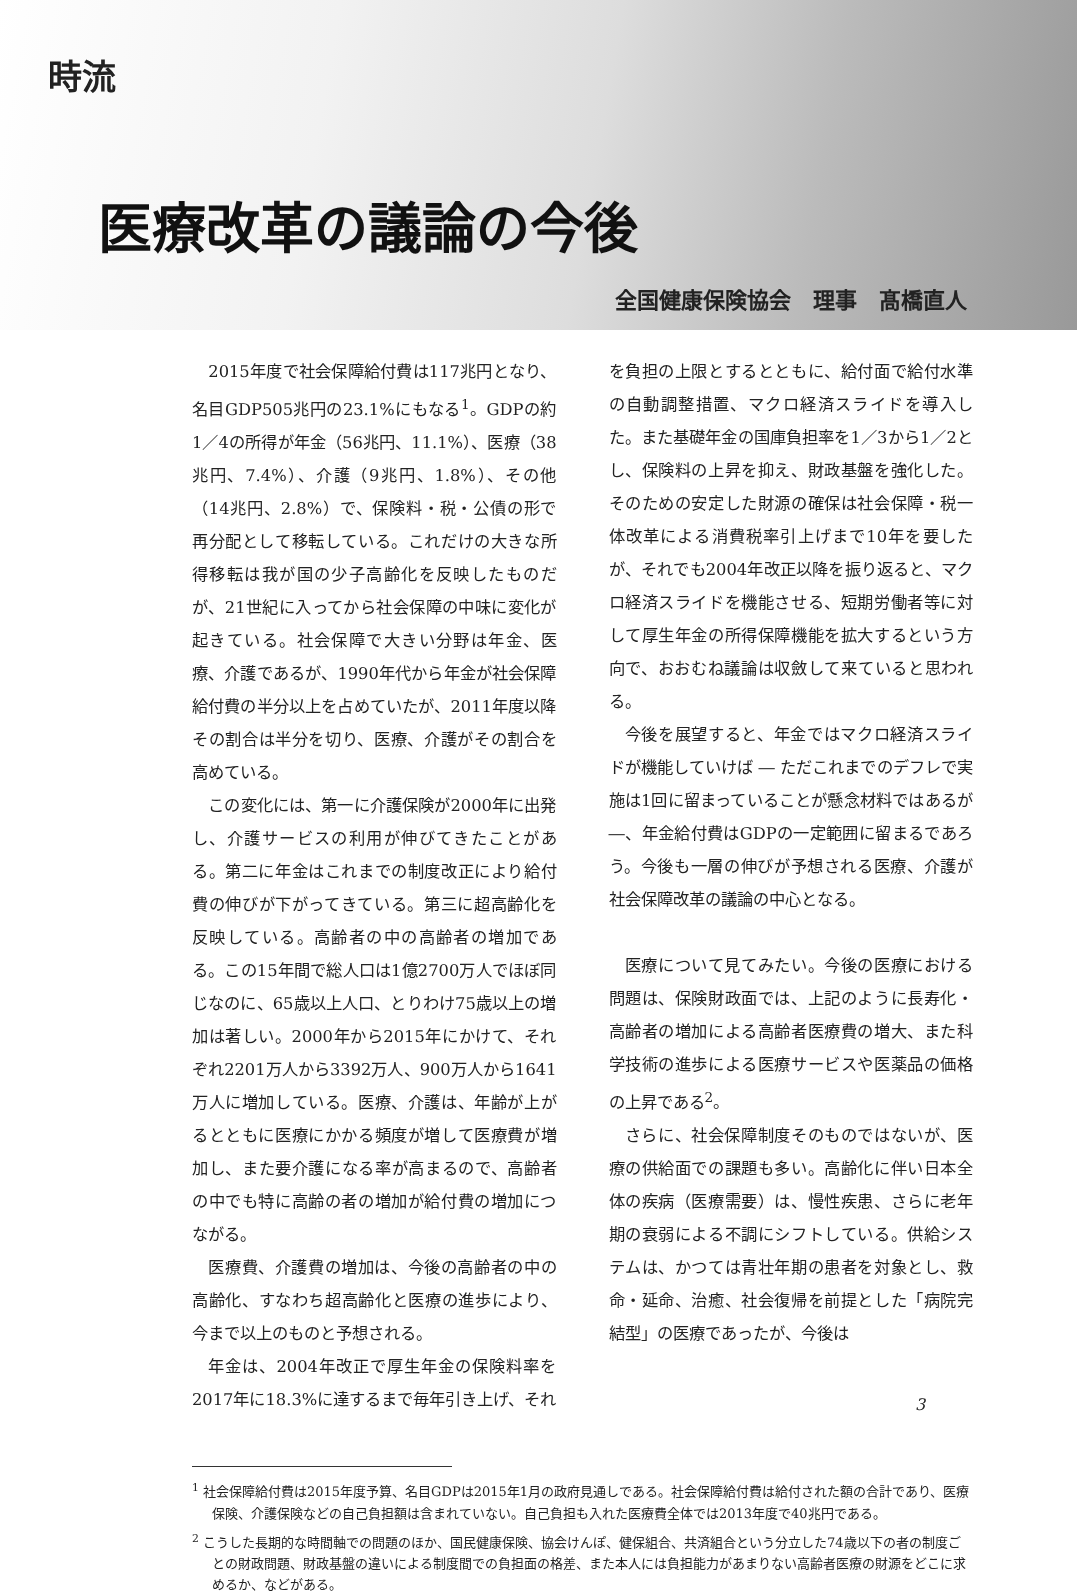時流
医療改革の議論の今後
全国健康保険協会　理事　髙橋直人
2015年度で社会保障給付費は117兆円となり、名目GDP505兆円の23.1%にもなる<sup>1</sup>。GDPの約1／4の所得が年金（56兆円、11.1%）、医療（38兆円、7.4%）、介護（9兆円、1.8%）、その他（14兆円、2.8%）で、保険料・税・公債の形で再分配として移転している。これだけの大きな所得移転は我が国の少子高齢化を反映したものだが、21世紀に入ってから社会保障の中味に変化が起きている。社会保障で大きい分野は年金、医療、介護であるが、1990年代から年金が社会保障給付費の半分以上を占めていたが、2011年度以降その割合は半分を切り、医療、介護がその割合を高めている。
この変化には、第一に介護保険が2000年に出発し、介護サービスの利用が伸びてきたことがある。第二に年金はこれまでの制度改正により給付費の伸びが下がってきている。第三に超高齢化を反映している。高齢者の中の高齢者の増加である。この15年間で総人口は1億2700万人でほぼ同じなのに、65歳以上人口、とりわけ75歳以上の増加は著しい。2000年から2015年にかけて、それぞれ2201万人から3392万人、900万人から1641万人に増加している。医療、介護は、年齢が上がるとともに医療にかかる頻度が増して医療費が増加し、また要介護になる率が高まるので、高齢者の中でも特に高齢の者の増加が給付費の増加につながる。
医療費、介護費の増加は、今後の高齢者の中の高齢化、すなわち超高齢化と医療の進歩により、今まで以上のものと予想される。
年金は、2004年改正で厚生年金の保険料率を2017年に18.3%に達するまで毎年引き上げ、それを負担の上限とするとともに、給付面で給付水準の自動調整措置、マクロ経済スライドを導入した。また基礎年金の国庫負担率を1／3から1／2とし、保険料の上昇を抑え、財政基盤を強化した。そのための安定した財源の確保は社会保障・税一体改革による消費税率引上げまで10年を要したが、それでも2004年改正以降を振り返ると、マクロ経済スライドを機能させる、短期労働者等に対して厚生年金の所得保障機能を拡大するという方向で、おおむね議論は収斂して来ていると思われる。
今後を展望すると、年金ではマクロ経済スライドが機能していけば ― ただこれまでのデフレで実施は1回に留まっていることが懸念材料ではあるが ―、年金給付費はGDPの一定範囲に留まるであろう。今後も一層の伸びが予想される医療、介護が社会保障改革の議論の中心となる。
医療について見てみたい。今後の医療における問題は、保険財政面では、上記のように長寿化・高齢者の増加による高齢者医療費の増大、また科学技術の進歩による医療サービスや医薬品の価格の上昇である<sup>2</sup>。
さらに、社会保障制度そのものではないが、医療の供給面での課題も多い。高齢化に伴い日本全体の疾病（医療需要）は、慢性疾患、さらに老年期の衰弱による不調にシフトしている。供給システムは、かつては青壮年期の患者を対象とし、救命・延命、治癒、社会復帰を前提とした「病院完結型」の医療であったが、今後は
<sup>1</sup> 社会保障給付費は2015年度予算、名目GDPは2015年1月の政府見通しである。社会保障給付費は給付された額の合計であり、医療保険、介護保険などの自己負担額は含まれていない。自己負担も入れた医療費全体では2013年度で40兆円である。
<sup>2</sup> こうした長期的な時間軸での問題のほか、国民健康保険、協会けんぽ、健保組合、共済組合という分立した74歳以下の者の制度ごとの財政問題、財政基盤の違いによる制度間での負担面の格差、また本人には負担能力があまりない高齢者医療の財源をどこに求めるか、などがある。
3